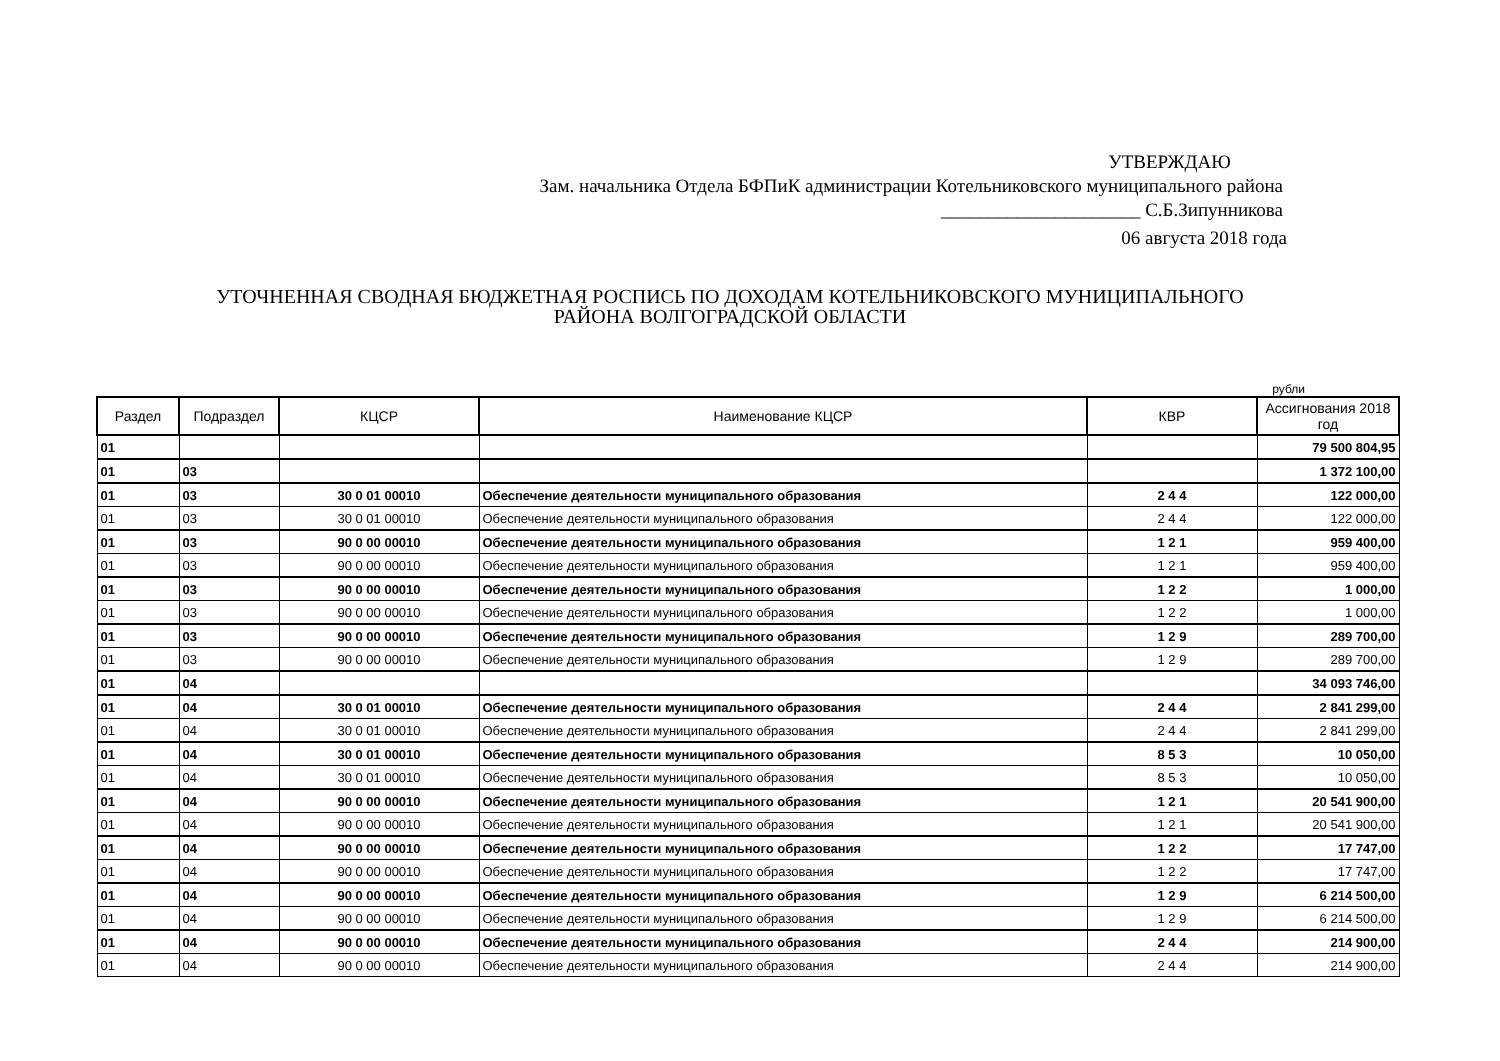УТВЕРЖДАЮ
Зам. начальника Отдела БФПиК администрации Котельниковского муниципального района
_____________________ С.Б.Зипунникова
06 августа 2018 года
УТОЧНЕННАЯ СВОДНАЯ БЮДЖЕТНАЯ РОСПИСЬ ПО ДОХОДАМ КОТЕЛЬНИКОВСКОГО МУНИЦИПАЛЬНОГО
РАЙОНА ВОЛГОГРАДСКОЙ ОБЛАСТИ
рубли
| Раздел | Подраздел | КЦСР | Наименование КЦСР | КВР | Ассигнования 2018 год |
| --- | --- | --- | --- | --- | --- |
| 01 | | | | | 79 500 804,95 |
| 01 | 03 | | | | 1 372 100,00 |
| 01 | 03 | 30 0 01 00010 | Обеспечение деятельности муниципального образования | 2 4 4 | 122 000,00 |
| 01 | 03 | 30 0 01 00010 | Обеспечение деятельности муниципального образования | 2 4 4 | 122 000,00 |
| 01 | 03 | 90 0 00 00010 | Обеспечение деятельности муниципального образования | 1 2 1 | 959 400,00 |
| 01 | 03 | 90 0 00 00010 | Обеспечение деятельности муниципального образования | 1 2 1 | 959 400,00 |
| 01 | 03 | 90 0 00 00010 | Обеспечение деятельности муниципального образования | 1 2 2 | 1 000,00 |
| 01 | 03 | 90 0 00 00010 | Обеспечение деятельности муниципального образования | 1 2 2 | 1 000,00 |
| 01 | 03 | 90 0 00 00010 | Обеспечение деятельности муниципального образования | 1 2 9 | 289 700,00 |
| 01 | 03 | 90 0 00 00010 | Обеспечение деятельности муниципального образования | 1 2 9 | 289 700,00 |
| 01 | 04 | | | | 34 093 746,00 |
| 01 | 04 | 30 0 01 00010 | Обеспечение деятельности муниципального образования | 2 4 4 | 2 841 299,00 |
| 01 | 04 | 30 0 01 00010 | Обеспечение деятельности муниципального образования | 2 4 4 | 2 841 299,00 |
| 01 | 04 | 30 0 01 00010 | Обеспечение деятельности муниципального образования | 8 5 3 | 10 050,00 |
| 01 | 04 | 30 0 01 00010 | Обеспечение деятельности муниципального образования | 8 5 3 | 10 050,00 |
| 01 | 04 | 90 0 00 00010 | Обеспечение деятельности муниципального образования | 1 2 1 | 20 541 900,00 |
| 01 | 04 | 90 0 00 00010 | Обеспечение деятельности муниципального образования | 1 2 1 | 20 541 900,00 |
| 01 | 04 | 90 0 00 00010 | Обеспечение деятельности муниципального образования | 1 2 2 | 17 747,00 |
| 01 | 04 | 90 0 00 00010 | Обеспечение деятельности муниципального образования | 1 2 2 | 17 747,00 |
| 01 | 04 | 90 0 00 00010 | Обеспечение деятельности муниципального образования | 1 2 9 | 6 214 500,00 |
| 01 | 04 | 90 0 00 00010 | Обеспечение деятельности муниципального образования | 1 2 9 | 6 214 500,00 |
| 01 | 04 | 90 0 00 00010 | Обеспечение деятельности муниципального образования | 2 4 4 | 214 900,00 |
| 01 | 04 | 90 0 00 00010 | Обеспечение деятельности муниципального образования | 2 4 4 | 214 900,00 |